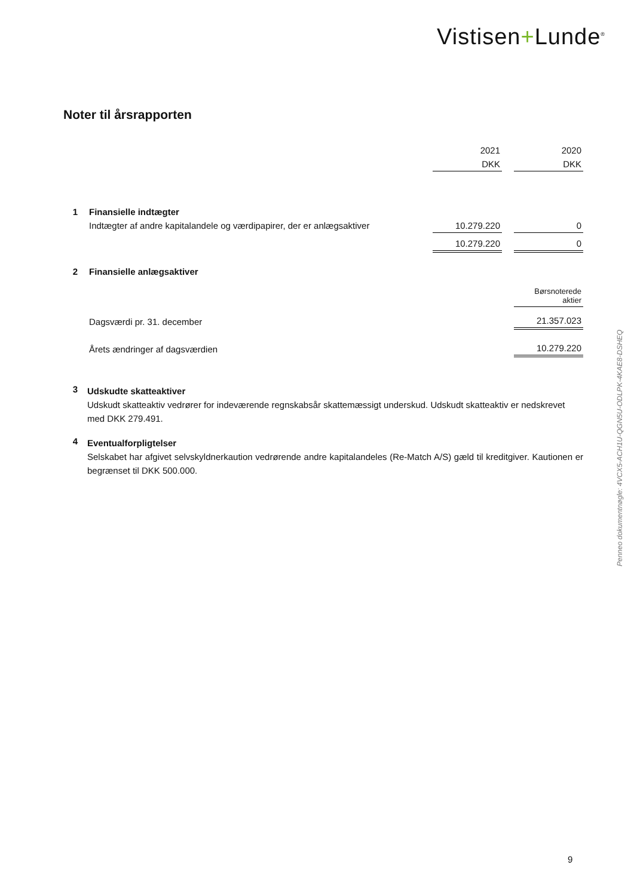Vistisen+Lunde<sup>®</sup>
Noter til årsrapporten
| | | 2021 | | 2020 |
| | | DKK | | DKK |
| 1 | Finansielle indtægter | | | |
| | Indtægter af andre kapitalandele og værdipapirer, der er anlægsaktiver | 10.279.220 | | 0 |
| | | 10.279.220 | | 0 |
| 2 | Finansielle anlægsaktiver | | | |
| | | | | Børsnoterede aktier |
| | Dagsværdi pr. 31. december | | | 21.357.023 |
| | Årets ændringer af dagsværdien | | | 10.279.220 |
3
Udskudte skatteaktiver
Udskudt skatteaktiv vedrører for indeværende regnskabsår skattemæssigt underskud. Udskudt skatteaktiv er nedskrevet med DKK 279.491.
4
Eventualforpligtelser
Selskabet har afgivet selvskyldnerkaution vedrørende andre kapitalandeles (Re-Match A/S) gæld til kreditgiver. Kautionen er begrænset til DKK 500.000.
Penneo dokumentnøgle: 4VCX5-ACH1U-QGN5U-ODLPK-4KAE8-DSHEQ
9